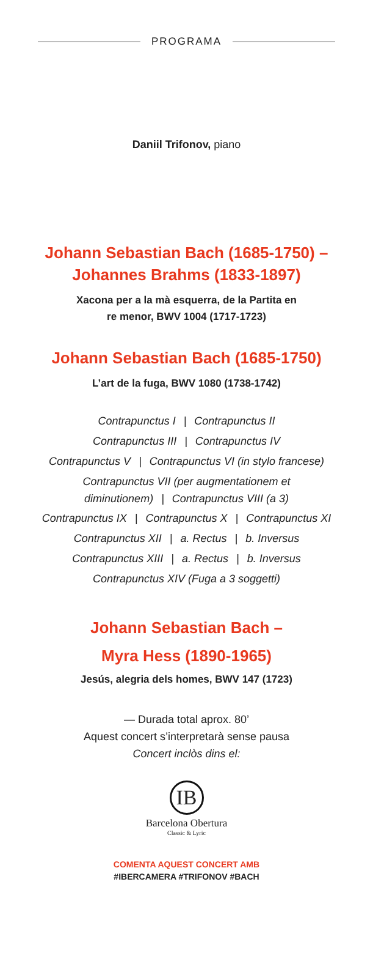PROGRAMA
Daniil Trifonov, piano
Johann Sebastian Bach (1685-1750) –
Johannes Brahms (1833-1897)
Xacona per a la mà esquerra, de la Partita en
re menor, BWV 1004 (1717-1723)
Johann Sebastian Bach (1685-1750)
L’art de la fuga, BWV 1080 (1738-1742)
Contrapunctus I | Contrapunctus II
Contrapunctus III | Contrapunctus IV
Contrapunctus V | Contrapunctus VI (in stylo francese)
Contrapunctus VII (per augmentationem et
diminutionem) | Contrapunctus VIII (a 3)
Contrapunctus IX | Contrapunctus X | Contrapunctus XI
Contrapunctus XII | a. Rectus | b. Inversus
Contrapunctus XIII | a. Rectus | b. Inversus
Contrapunctus XIV (Fuga a 3 soggetti)
Johann Sebastian Bach –
Myra Hess (1890-1965)
Jesús, alegria dels homes, BWV 147 (1723)
— Durada total aprox. 80’
Aquest concert s’interpretarà sense pausa
Concert inclòs dins el:
IB
Barcelona Obertura
Classic & Lyric
COMENTA AQUEST CONCERT AMB
#IBERCAMERA #TRIFONOV #BACH